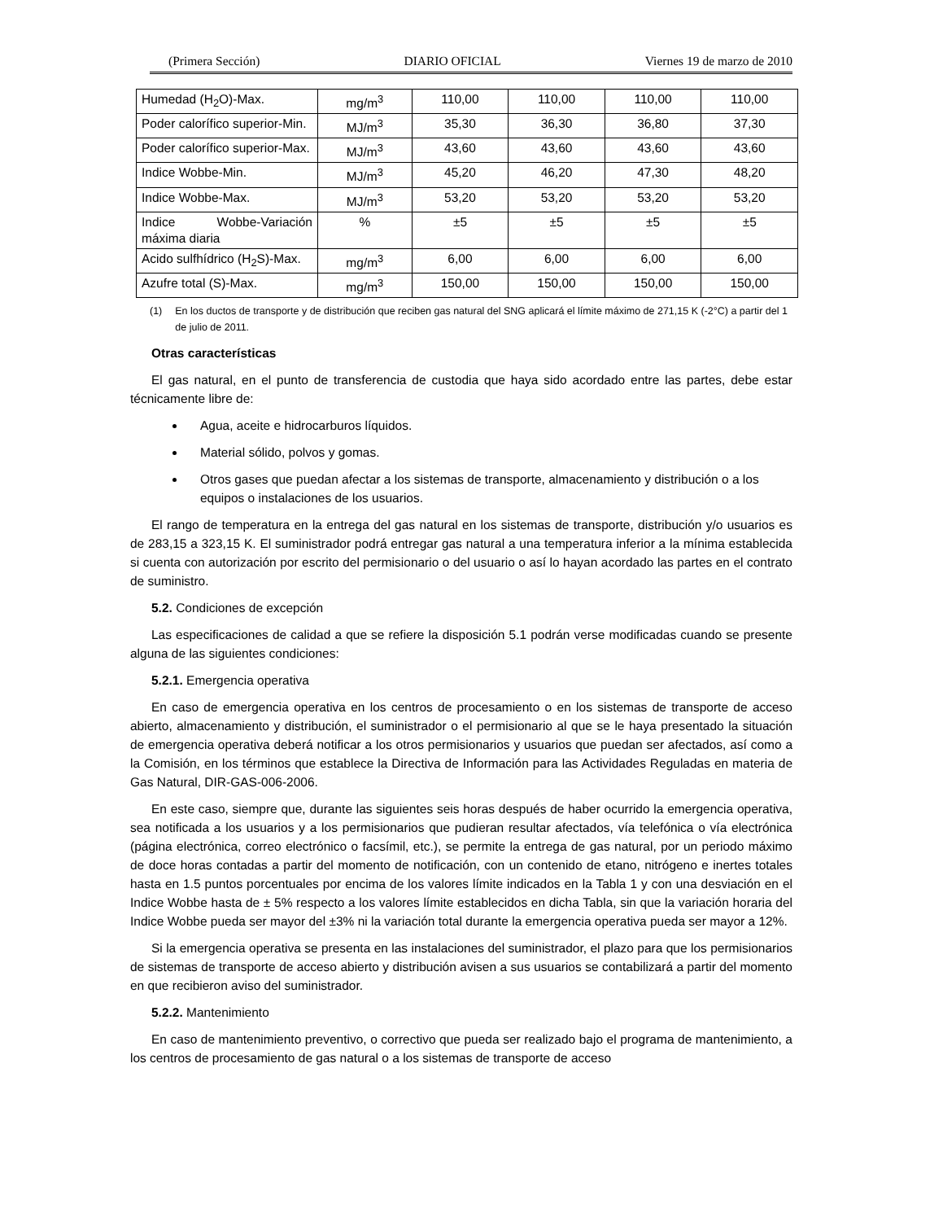(Primera Sección) DIARIO OFICIAL Viernes 19 de marzo de 2010
| Humedad (H<sub>2</sub>O)-Max. | mg/m<sup>3</sup> | 110,00 | 110,00 | 110,00 | 110,00 |
| Poder calorífico superior-Min. | MJ/m<sup>3</sup> | 35,30 | 36,30 | 36,80 | 37,30 |
| Poder calorífico superior-Max. | MJ/m<sup>3</sup> | 43,60 | 43,60 | 43,60 | 43,60 |
| Indice Wobbe-Min. | MJ/m<sup>3</sup> | 45,20 | 46,20 | 47,30 | 48,20 |
| Indice Wobbe-Max. | MJ/m<sup>3</sup> | 53,20 | 53,20 | 53,20 | 53,20 |
| Indice Wobbe-Variación máxima diaria | % | ±5 | ±5 | ±5 | ±5 |
| Acido sulfhídrico (H<sub>2</sub>S)-Max. | mg/m<sup>3</sup> | 6,00 | 6,00 | 6,00 | 6,00 |
| Azufre total (S)-Max. | mg/m<sup>3</sup> | 150,00 | 150,00 | 150,00 | 150,00 |
(1) En los ductos de transporte y de distribución que reciben gas natural del SNG aplicará el límite máximo de 271,15 K (-2°C) a partir del 1 de julio de 2011.
Otras características
El gas natural, en el punto de transferencia de custodia que haya sido acordado entre las partes, debe estar técnicamente libre de:
Agua, aceite e hidrocarburos líquidos.
Material sólido, polvos y gomas.
Otros gases que puedan afectar a los sistemas de transporte, almacenamiento y distribución o a los equipos o instalaciones de los usuarios.
El rango de temperatura en la entrega del gas natural en los sistemas de transporte, distribución y/o usuarios es de 283,15 a 323,15 K. El suministrador podrá entregar gas natural a una temperatura inferior a la mínima establecida si cuenta con autorización por escrito del permisionario o del usuario o así lo hayan acordado las partes en el contrato de suministro.
5.2. Condiciones de excepción
Las especificaciones de calidad a que se refiere la disposición 5.1 podrán verse modificadas cuando se presente alguna de las siguientes condiciones:
5.2.1. Emergencia operativa
En caso de emergencia operativa en los centros de procesamiento o en los sistemas de transporte de acceso abierto, almacenamiento y distribución, el suministrador o el permisionario al que se le haya presentado la situación de emergencia operativa deberá notificar a los otros permisionarios y usuarios que puedan ser afectados, así como a la Comisión, en los términos que establece la Directiva de Información para las Actividades Reguladas en materia de Gas Natural, DIR-GAS-006-2006.
En este caso, siempre que, durante las siguientes seis horas después de haber ocurrido la emergencia operativa, sea notificada a los usuarios y a los permisionarios que pudieran resultar afectados, vía telefónica o vía electrónica (página electrónica, correo electrónico o facsímil, etc.), se permite la entrega de gas natural, por un periodo máximo de doce horas contadas a partir del momento de notificación, con un contenido de etano, nitrógeno e inertes totales hasta en 1.5 puntos porcentuales por encima de los valores límite indicados en la Tabla 1 y con una desviación en el Indice Wobbe hasta de ± 5% respecto a los valores límite establecidos en dicha Tabla, sin que la variación horaria del Indice Wobbe pueda ser mayor del ±3% ni la variación total durante la emergencia operativa pueda ser mayor a 12%.
Si la emergencia operativa se presenta en las instalaciones del suministrador, el plazo para que los permisionarios de sistemas de transporte de acceso abierto y distribución avisen a sus usuarios se contabilizará a partir del momento en que recibieron aviso del suministrador.
5.2.2. Mantenimiento
En caso de mantenimiento preventivo, o correctivo que pueda ser realizado bajo el programa de mantenimiento, a los centros de procesamiento de gas natural o a los sistemas de transporte de acceso